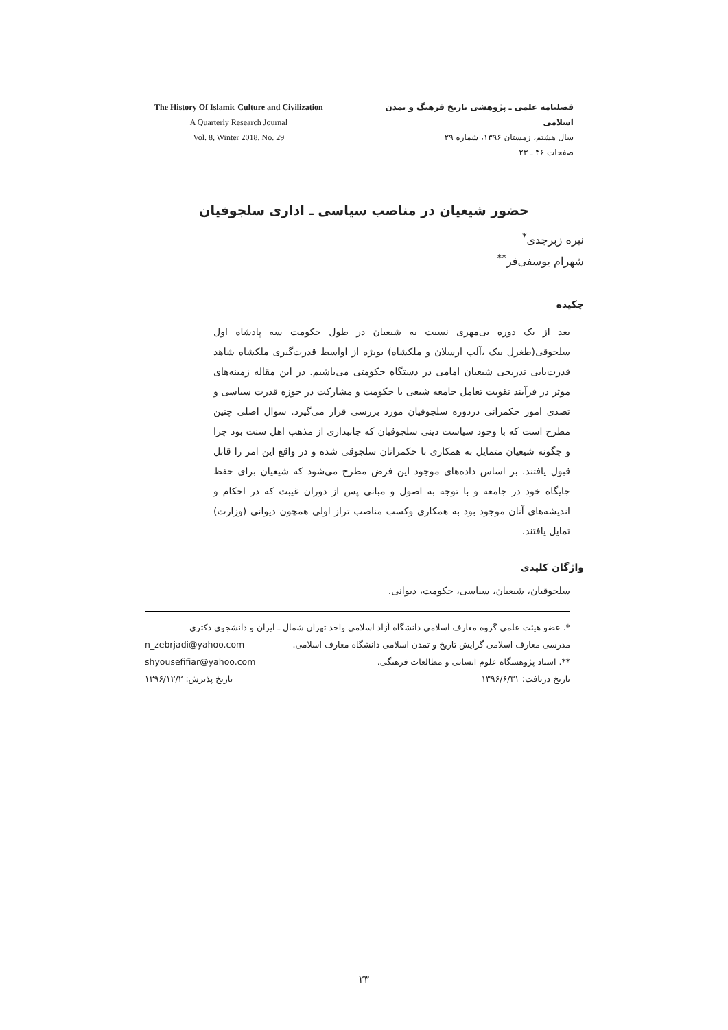The History Of Islamic Culture and Civilization
A Quarterly Research Journal
Vol. 8, Winter 2018, No. 29
فصلنامه علمی ـ پژوهشی تاریخ فرهنگ و تمدن اسلامی
سال هشتم، زمستان ۱۳۹۶، شماره ۲۹
صفحات ۴۶ ـ ۲۳
حضور شیعیان در مناصب سیاسی ـ اداری سلجوقیان
نیره زبرجدی<sup>*</sup>
شهرام یوسفی‌فر<sup>**</sup>
چکیده
بعد از یک دوره بی‌مهری نسبت به شیعیان در طول حکومت سه پادشاه اول سلجوقی(طغرل بیک ،آلب ارسلان و ملکشاه) بویژه از اواسط قدرت‌گیری ملکشاه شاهد قدرت‌یابی تدریجی شیعیان امامی در دستگاه حکومتی می‌باشیم. در این مقاله زمینه‌های موثر در فرآیند تقویت تعامل جامعه شیعی با حکومت و مشارکت در حوزه قدرت سیاسی و تصدی امور حکمرانی دردوره سلجوقیان مورد بررسی قرار می‌گیرد. سوال اصلی چنین مطرح است که با وجود سیاست دینی سلجوقیان که جانبداری از مذهب اهل سنت بود چرا و چگونه شیعیان متمایل به همکاری با حکمرانان سلجوقی شده و در واقع این امر را قابل قبول یافتند. بر اساس داده‌های موجود این فرض مطرح می‌شود که شیعیان برای حفظ جایگاه خود در جامعه و با توجه به اصول و مبانی پس از دوران غیبت که در احکام و اندیشه‌های آنان موجود بود به همکاری وکسب مناصب تراز اولی همچون دیوانی (وزارت) تمایل یافتند.
واژگان کلیدی
سلجوقیان، شیعیان، سیاسی، حکومت، دیوانی.
*. عضو هیئت علمی گروه معارف اسلامی دانشگاه آزاد اسلامی واحد تهران شمال ـ ایران و دانشجوی دکتری
مدرسی معارف اسلامی گرایش تاریخ و تمدن اسلامی دانشگاه معارف اسلامی. n_zebrjadi@yahoo.com
**. استاد پژوهشگاه علوم انسانی و مطالعات فرهنگی. shyousefifiar@yahoo.com
تاریخ دریافت: ۱۳۹۶/۶/۳۱ تاریخ پذیرش: ۱۳۹۶/۱۲/۲
۲۳